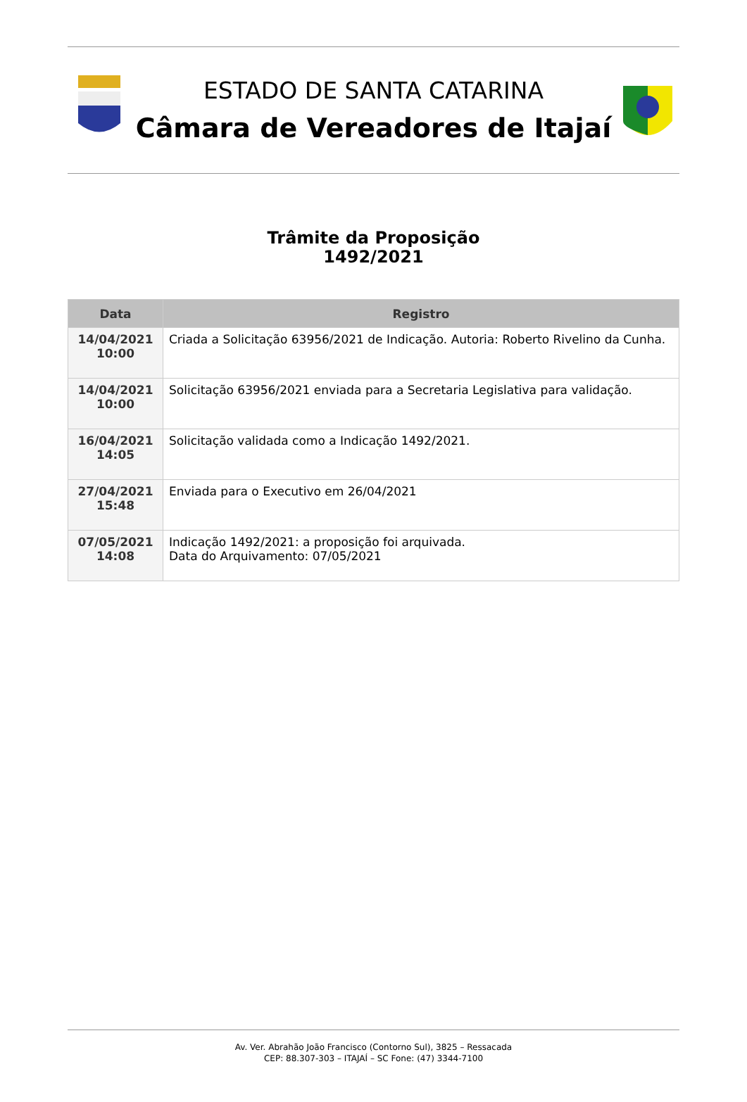ESTADO DE SANTA CATARINA
Câmara de Vereadores de Itajaí
Trâmite da Proposição
1492/2021
| Data | Registro |
| --- | --- |
| 14/04/2021 10:00 | Criada a Solicitação 63956/2021 de Indicação. Autoria: Roberto Rivelino da Cunha. |
| 14/04/2021 10:00 | Solicitação 63956/2021 enviada para a Secretaria Legislativa para validação. |
| 16/04/2021 14:05 | Solicitação validada como a Indicação 1492/2021. |
| 27/04/2021 15:48 | Enviada para o Executivo em 26/04/2021 |
| 07/05/2021 14:08 | Indicação 1492/2021: a proposição foi arquivada. Data do Arquivamento: 07/05/2021 |
Av. Ver. Abrahão João Francisco (Contorno Sul), 3825 – Ressacada
CEP: 88.307-303 – ITAJAÍ – SC Fone: (47) 3344-7100